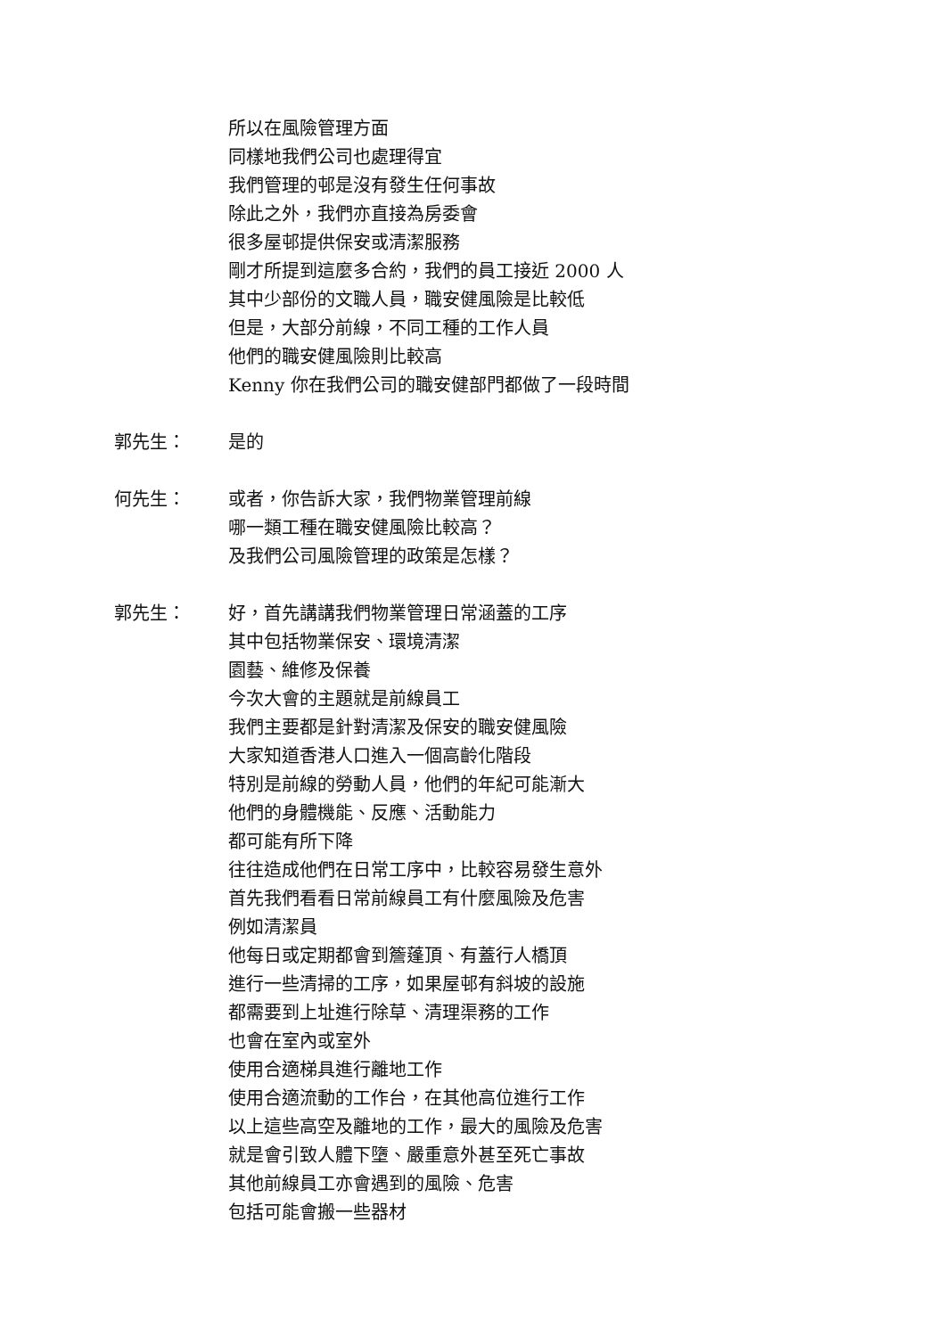所以在風險管理方面
同樣地我們公司也處理得宜
我們管理的邨是沒有發生任何事故
除此之外，我們亦直接為房委會
很多屋邨提供保安或清潔服務
剛才所提到這麼多合約，我們的員工接近 2000 人
其中少部份的文職人員，職安健風險是比較低
但是，大部分前線，不同工種的工作人員
他們的職安健風險則比較高
Kenny 你在我們公司的職安健部門都做了一段時間
郭先生：
是的
何先生：
或者，你告訴大家，我們物業管理前線
哪一類工種在職安健風險比較高？
及我們公司風險管理的政策是怎樣？
郭先生：
好，首先講講我們物業管理日常涵蓋的工序
其中包括物業保安、環境清潔
園藝、維修及保養
今次大會的主題就是前線員工
我們主要都是針對清潔及保安的職安健風險
大家知道香港人口進入一個高齡化階段
特別是前線的勞動人員，他們的年紀可能漸大
他們的身體機能、反應、活動能力
都可能有所下降
往往造成他們在日常工序中，比較容易發生意外
首先我們看看日常前線員工有什麼風險及危害
例如清潔員
他每日或定期都會到簷蓬頂、有蓋行人橋頂
進行一些清掃的工序，如果屋邨有斜坡的設施
都需要到上址進行除草、清理渠務的工作
也會在室內或室外
使用合適梯具進行離地工作
使用合適流動的工作台，在其他高位進行工作
以上這些高空及離地的工作，最大的風險及危害
就是會引致人體下墮、嚴重意外甚至死亡事故
其他前線員工亦會遇到的風險、危害
包括可能會搬一些器材